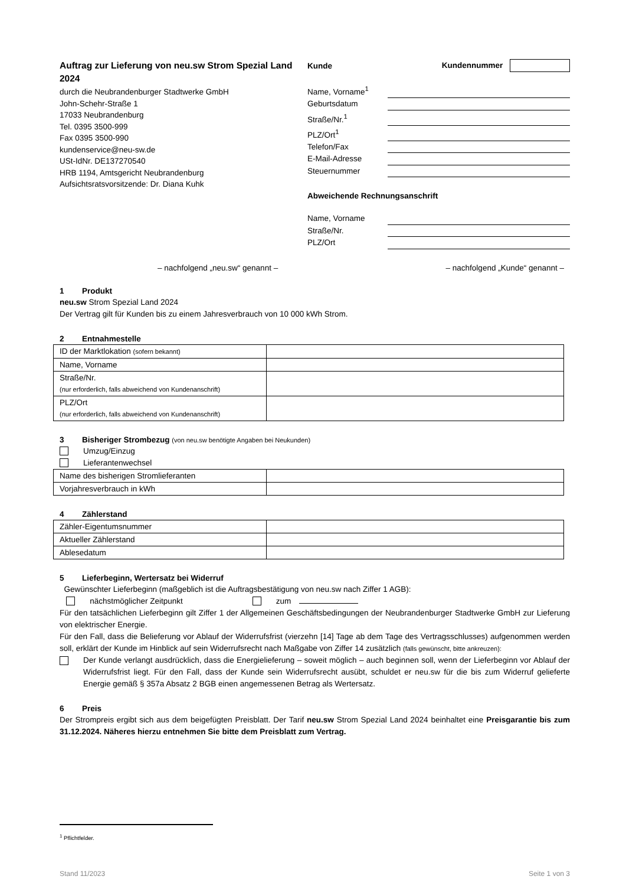Auftrag zur Lieferung von neu.sw Strom Spezial Land 2024
durch die Neubrandenburger Stadtwerke GmbH
John-Schehr-Straße 1
17033 Neubrandenburg
Tel. 0395 3500-999
Fax 0395 3500-990
kundenservice@neu-sw.de
USt-IdNr. DE137270540
HRB 1194, Amtsgericht Neubrandenburg
Aufsichtsratsvorsitzende: Dr. Diana Kuhk
Kunde Kundennummer
Name, Vorname<sup>1</sup>
Geburtsdatum
Straße/Nr.<sup>1</sup>
PLZ/Ort<sup>1</sup>
Telefon/Fax
E-Mail-Adresse
Steuernummer
Abweichende Rechnungsanschrift
Name, Vorname
Straße/Nr.
PLZ/Ort
– nachfolgend „neu.sw“ genannt – – nachfolgend „Kunde“ genannt –
1 Produkt
neu.sw Strom Spezial Land 2024
Der Vertrag gilt für Kunden bis zu einem Jahresverbrauch von 10 000 kWh Strom.
2 Entnahmestelle
| ID der Marktlokation (sofern bekannt) | |
| Name, Vorname | |
| Straße/Nr. (nur erforderlich, falls abweichend von Kundenanschrift) | |
| PLZ/Ort (nur erforderlich, falls abweichend von Kundenanschrift) | |
3 Bisheriger Strombezug (von neu.sw benötigte Angaben bei Neukunden)
Umzug/Einzug
Lieferantenwechsel
| Name des bisherigen Stromlieferanten | |
| Vorjahresverbrauch in kWh | |
4 Zählerstand
| Zähler-Eigentumsnummer | |
| Aktueller Zählerstand | |
| Ablesedatum | |
5 Lieferbeginn, Wertersatz bei Widerruf
Gewünschter Lieferbeginn (maßgeblich ist die Auftragsbestätigung von neu.sw nach Ziffer 1 AGB):
nächstmöglicher Zeitpunkt zum
Für den tatsächlichen Lieferbeginn gilt Ziffer 1 der Allgemeinen Geschäftsbedingungen der Neubrandenburger Stadtwerke GmbH zur Lieferung von elektrischer Energie.
Für den Fall, dass die Belieferung vor Ablauf der Widerrufsfrist (vierzehn [14] Tage ab dem Tage des Vertragsschlusses) aufgenommen werden soll, erklärt der Kunde im Hinblick auf sein Widerrufsrecht nach Maßgabe von Ziffer 14 zusätzlich (falls gewünscht, bitte ankreuzen):
Der Kunde verlangt ausdrücklich, dass die Energielieferung – soweit möglich – auch beginnen soll, wenn der Lieferbeginn vor Ablauf der Widerrufsfrist liegt. Für den Fall, dass der Kunde sein Widerrufsrecht ausübt, schuldet er neu.sw für die bis zum Widerruf gelieferte Energie gemäß § 357a Absatz 2 BGB einen angemessenen Betrag als Wertersatz.
6 Preis
Der Strompreis ergibt sich aus dem beigefügten Preisblatt. Der Tarif neu.sw Strom Spezial Land 2024 beinhaltet eine Preisgarantie bis zum 31.12.2024. Näheres hierzu entnehmen Sie bitte dem Preisblatt zum Vertrag.
<sup>1</sup> Pflichtfelder.
Stand 11/2023 Seite 1 von 3